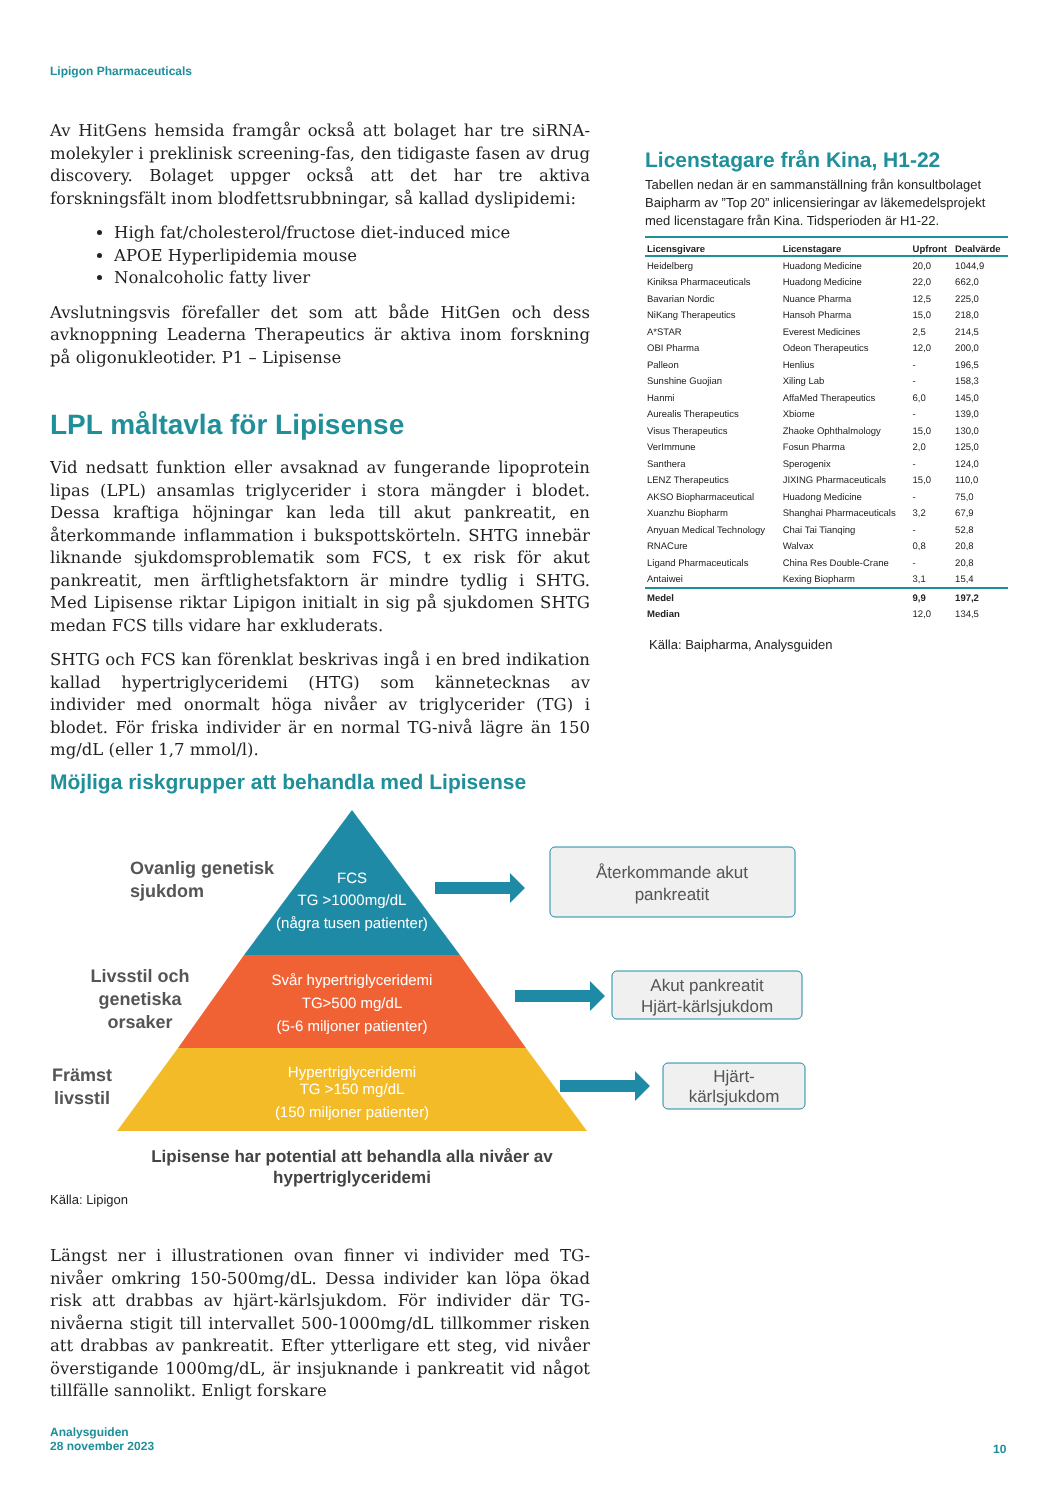Lipigon Pharmaceuticals
Av HitGens hemsida framgår också att bolaget har tre siRNA-molekyler i preklinisk screening-fas, den tidigaste fasen av drug discovery. Bolaget uppger också att det har tre aktiva forskningsfält inom blodfettsrubbningar, så kallad dyslipidemi:
High fat/cholesterol/fructose diet-induced mice
APOE Hyperlipidemia mouse
Nonalcoholic fatty liver
Avslutningsvis förefaller det som att både HitGen och dess avknoppning Leaderna Therapeutics är aktiva inom forskning på oligonukleotider. P1 – Lipisense
LPL måltavla för Lipisense
Vid nedsatt funktion eller avsaknad av fungerande lipoprotein lipas (LPL) ansamlas triglycerider i stora mängder i blodet. Dessa kraftiga höjningar kan leda till akut pankreatit, en återkommande inflammation i bukspottskörteln. SHTG innebär liknande sjukdomsproblematik som FCS, t ex risk för akut pankreatit, men ärftlighetsfaktorn är mindre tydlig i SHTG. Med Lipisense riktar Lipigon initialt in sig på sjukdomen SHTG medan FCS tills vidare har exkluderats.
SHTG och FCS kan förenklat beskrivas ingå i en bred indikation kallad hypertriglyceridemi (HTG) som kännetecknas av individer med onormalt höga nivåer av triglycerider (TG) i blodet. För friska individer är en normal TG-nivå lägre än 150 mg/dL (eller 1,7 mmol/l).
Licenstagare från Kina, H1-22
Tabellen nedan är en sammanställning från konsultbolaget Baipharm av ”Top 20” inlicensieringar av läkemedelsprojekt med licenstagare från Kina. Tidsperioden är H1-22.
| Licensgivare | Licenstagare | Upfront | Dealvärde |
| --- | --- | --- | --- |
| Heidelberg | Huadong Medicine | 20,0 | 1044,9 |
| Kiniksa Pharmaceuticals | Huadong Medicine | 22,0 | 662,0 |
| Bavarian Nordic | Nuance Pharma | 12,5 | 225,0 |
| NiKang Therapeutics | Hansoh Pharma | 15,0 | 218,0 |
| A*STAR | Everest Medicines | 2,5 | 214,5 |
| OBI Pharma | Odeon Therapeutics | 12,0 | 200,0 |
| Palleon | Henlius | - | 196,5 |
| Sunshine Guojian | Xiling Lab | - | 158,3 |
| Hanmi | AffaMed Therapeutics | 6,0 | 145,0 |
| Aurealis Therapeutics | Xbiome | - | 139,0 |
| Visus Therapeutics | Zhaoke Ophthalmology | 15,0 | 130,0 |
| VerImmune | Fosun Pharma | 2,0 | 125,0 |
| Santhera | Sperogenix | - | 124,0 |
| LENZ Therapeutics | JIXING Pharmaceuticals | 15,0 | 110,0 |
| AKSO Biopharmaceutical | Huadong Medicine | - | 75,0 |
| Xuanzhu Biopharm | Shanghai Pharmaceuticals | 3,2 | 67,9 |
| Anyuan Medical Technology | Chai Tai Tianqing | - | 52,8 |
| RNACure | Walvax | 0,8 | 20,8 |
| Ligand Pharmaceuticals | China Res Double-Crane | - | 20,8 |
| Antaiwei | Kexing Biopharm | 3,1 | 15,4 |
| Medel | | 9,9 | 197,2 |
| Median | | 12,0 | 134,5 |
Källa: Baipharma, Analysguiden
Möjliga riskgrupper att behandla med Lipisense
FCS
TG >1000mg/dL
(några tusen patienter)
Svår hypertriglyceridemi
TG>500 mg/dL
(5-6 miljoner patienter)
Hypertriglyceridemi
TG >150 mg/dL
(150 miljoner patienter)
Ovanlig genetisk
sjukdom
Livsstil och
genetiska
orsaker
Främst
livsstil
Återkommande akut
pankreatit
Akut pankreatit
Hjärt-kärlsjukdom
Hjärt-
kärlsjukdom
Lipisense har potential att behandla alla nivåer av
hypertriglyceridemi
Källa: Lipigon
Längst ner i illustrationen ovan finner vi individer med TG-nivåer omkring 150-500mg/dL. Dessa individer kan löpa ökad risk att drabbas av hjärt-kärlsjukdom. För individer där TG-nivåerna stigit till intervallet 500-1000mg/dL tillkommer risken att drabbas av pankreatit. Efter ytterligare ett steg, vid nivåer överstigande 1000mg/dL, är insjuknande i pankreatit vid något tillfälle sannolikt. Enligt forskare
Analysguiden
28 november 2023
10